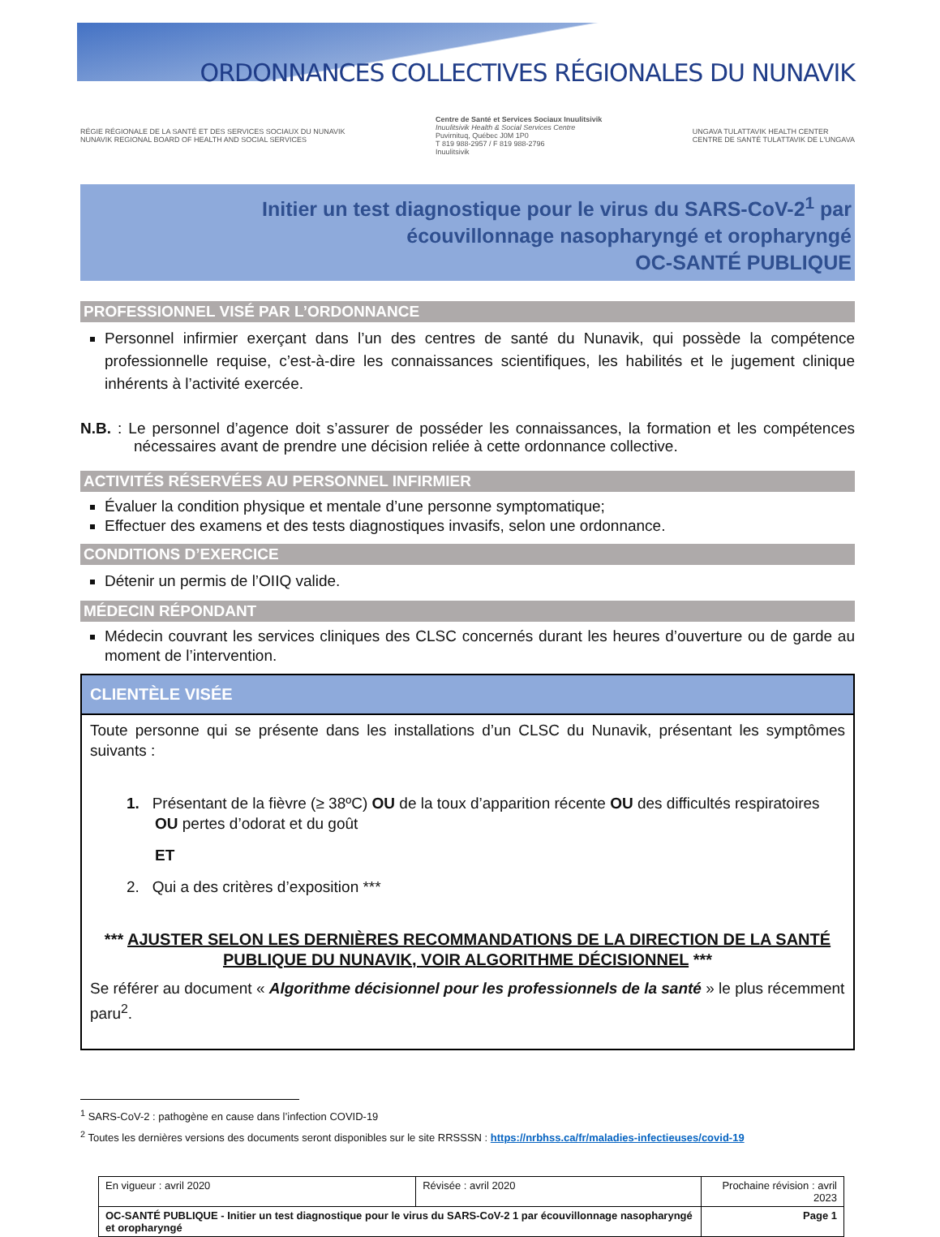ORDONNANCES COLLECTIVES RÉGIONALES DU NUNAVIK
RÉGIE RÉGIONALE DE LA SANTÉ ET DES SERVICES SOCIAUX DU NUNAVIK
NUNAVIK REGIONAL BOARD OF HEALTH AND SOCIAL SERVICES
Centre de Santé et Services Sociaux Inuulitsivik
Inuulitsivik Health & Social Services Centre
Puvirnituq, Québec J0M 1P0
T 819 988-2957 / F 819 988-2796
Inuulitsivik
UNGAVA TULATTAVIK HEALTH CENTER
CENTRE DE SANTÉ TULATTAVIK DE L'UNGAVA
Initier un test diagnostique pour le virus du SARS-CoV-2<sup>1</sup> par
écouvillonnage nasopharyngé et oropharyngé
OC-SANTÉ PUBLIQUE
PROFESSIONNEL VISÉ PAR L’ORDONNANCE
Personnel infirmier exerçant dans l’un des centres de santé du Nunavik, qui possède la compétence professionnelle requise, c’est-à-dire les connaissances scientifiques, les habilités et le jugement clinique inhérents à l’activité exercée.
N.B. : Le personnel d’agence doit s’assurer de posséder les connaissances, la formation et les compétences nécessaires avant de prendre une décision reliée à cette ordonnance collective.
ACTIVITÉS RÉSERVÉES AU PERSONNEL INFIRMIER
Évaluer la condition physique et mentale d’une personne symptomatique;
Effectuer des examens et des tests diagnostiques invasifs, selon une ordonnance.
CONDITIONS D’EXERCICE
Détenir un permis de l’OIIQ valide.
MÉDECIN RÉPONDANT
Médecin couvrant les services cliniques des CLSC concernés durant les heures d’ouverture ou de garde au moment de l’intervention.
CLIENTÈLE VISÉE
Toute personne qui se présente dans les installations d’un CLSC du Nunavik, présentant les symptômes suivants :
1. Présentant de la fièvre (≥ 38ºC) OU de la toux d’apparition récente OU des difficultés respiratoires OU pertes d’odorat et du goût
ET
2. Qui a des critères d’exposition ***
*** AJUSTER SELON LES DERNIÈRES RECOMMANDATIONS DE LA DIRECTION DE LA SANTÉ PUBLIQUE DU NUNAVIK, VOIR ALGORITHME DÉCISIONNEL ***
Se référer au document « Algorithme décisionnel pour les professionnels de la santé » le plus récemment paru<sup>2</sup>.
<sup>1</sup> SARS-CoV-2 : pathogène en cause dans l’infection COVID-19
<sup>2</sup> Toutes les dernières versions des documents seront disponibles sur le site RRSSSN : https://nrbhss.ca/fr/maladies-infectieuses/covid-19
| En vigueur : avril 2020 | Révisée : avril 2020 | Prochaine révision : avril 2023 |
| OC-SANTÉ PUBLIQUE - Initier un test diagnostique pour le virus du SARS-CoV-2 1 par écouvillonnage nasopharyngé et oropharyngé | | Page 1 |